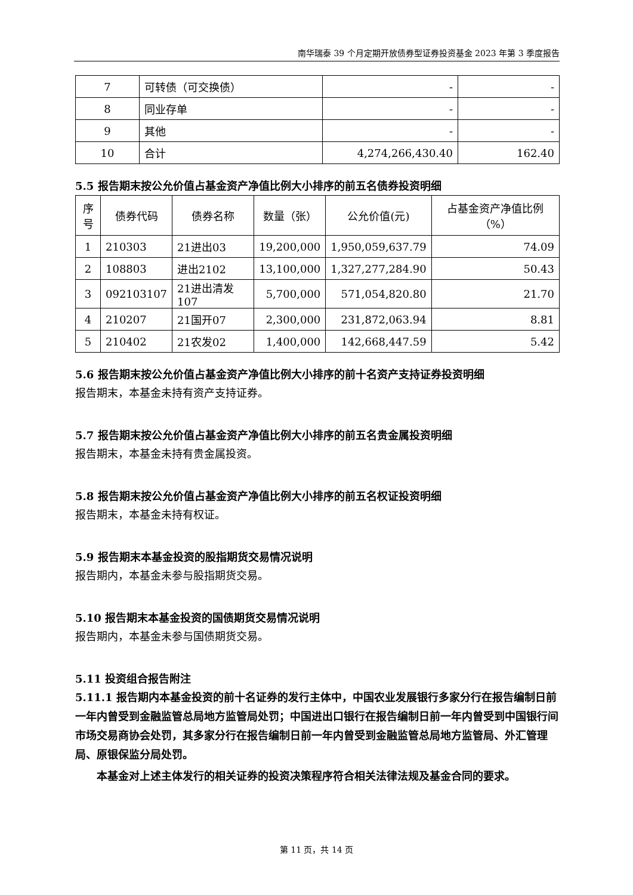南华瑞泰 39 个月定期开放债券型证券投资基金 2023 年第 3 季度报告
| 7 | 可转债（可交换债） | - | - |
| 8 | 同业存单 | - | - |
| 9 | 其他 | - | - |
| 10 | 合计 | 4,274,266,430.40 | 162.40 |
5.5 报告期末按公允价值占基金资产净值比例大小排序的前五名债券投资明细
| 序号 | 债券代码 | 债券名称 | 数量（张） | 公允价值(元) | 占基金资产净值比例（%） |
| --- | --- | --- | --- | --- | --- |
| 1 | 210303 | 21进出03 | 19,200,000 | 1,950,059,637.79 | 74.09 |
| 2 | 108803 | 进出2102 | 13,100,000 | 1,327,277,284.90 | 50.43 |
| 3 | 092103107 | 21进出清发107 | 5,700,000 | 571,054,820.80 | 21.70 |
| 4 | 210207 | 21国开07 | 2,300,000 | 231,872,063.94 | 8.81 |
| 5 | 210402 | 21农发02 | 1,400,000 | 142,668,447.59 | 5.42 |
5.6 报告期末按公允价值占基金资产净值比例大小排序的前十名资产支持证券投资明细
报告期末，本基金未持有资产支持证券。
5.7 报告期末按公允价值占基金资产净值比例大小排序的前五名贵金属投资明细
报告期末，本基金未持有贵金属投资。
5.8 报告期末按公允价值占基金资产净值比例大小排序的前五名权证投资明细
报告期末，本基金未持有权证。
5.9 报告期末本基金投资的股指期货交易情况说明
报告期内，本基金未参与股指期货交易。
5.10 报告期末本基金投资的国债期货交易情况说明
报告期内，本基金未参与国债期货交易。
5.11 投资组合报告附注
5.11.1 报告期内本基金投资的前十名证券的发行主体中，中国农业发展银行多家分行在报告编制日前一年内曾受到金融监管总局地方监管局处罚；中国进出口银行在报告编制日前一年内曾受到中国银行间市场交易商协会处罚，其多家分行在报告编制日前一年内曾受到金融监管总局地方监管局、外汇管理局、原银保监分局处罚。
本基金对上述主体发行的相关证券的投资决策程序符合相关法律法规及基金合同的要求。
第 11 页，共 14 页